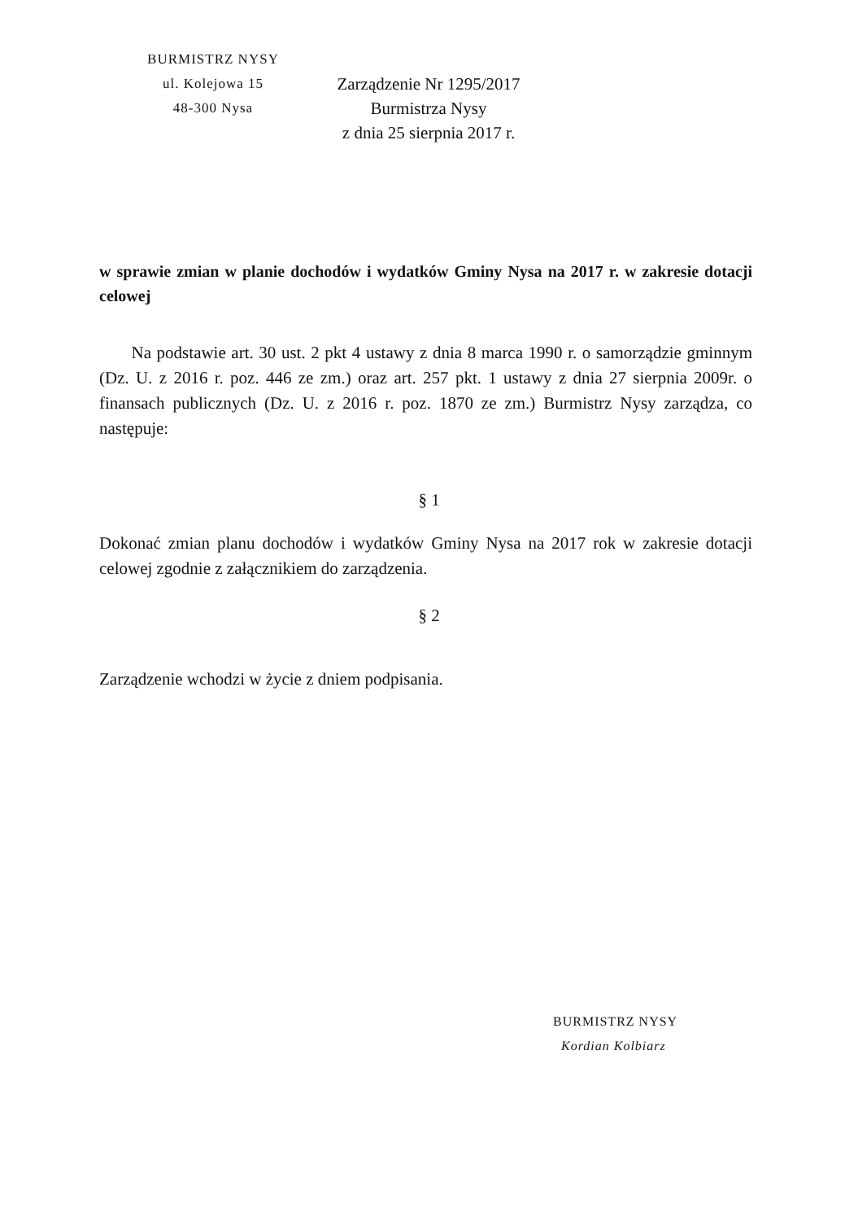BURMISTRZ NYSY
ul. Kolejowa 15
48-300 Nysa
Zarządzenie Nr 1295/2017
Burmistrza Nysy
z dnia 25 sierpnia 2017 r.
w sprawie zmian w planie dochodów i wydatków Gminy Nysa na 2017 r. w zakresie dotacji celowej
Na podstawie art. 30 ust. 2 pkt 4 ustawy z dnia 8 marca 1990 r. o samorządzie gminnym (Dz. U. z 2016 r. poz. 446 ze zm.) oraz art. 257 pkt. 1 ustawy z dnia 27 sierpnia 2009r. o finansach publicznych (Dz. U. z 2016 r. poz. 1870 ze zm.) Burmistrz Nysy zarządza, co następuje:
§ 1
Dokonać zmian planu dochodów i wydatków Gminy Nysa na 2017 rok w zakresie dotacji celowej zgodnie z załącznikiem do zarządzenia.
§ 2
Zarządzenie wchodzi w życie z dniem podpisania.
BURMISTRZ NYSY
Kordian Kolbiarz